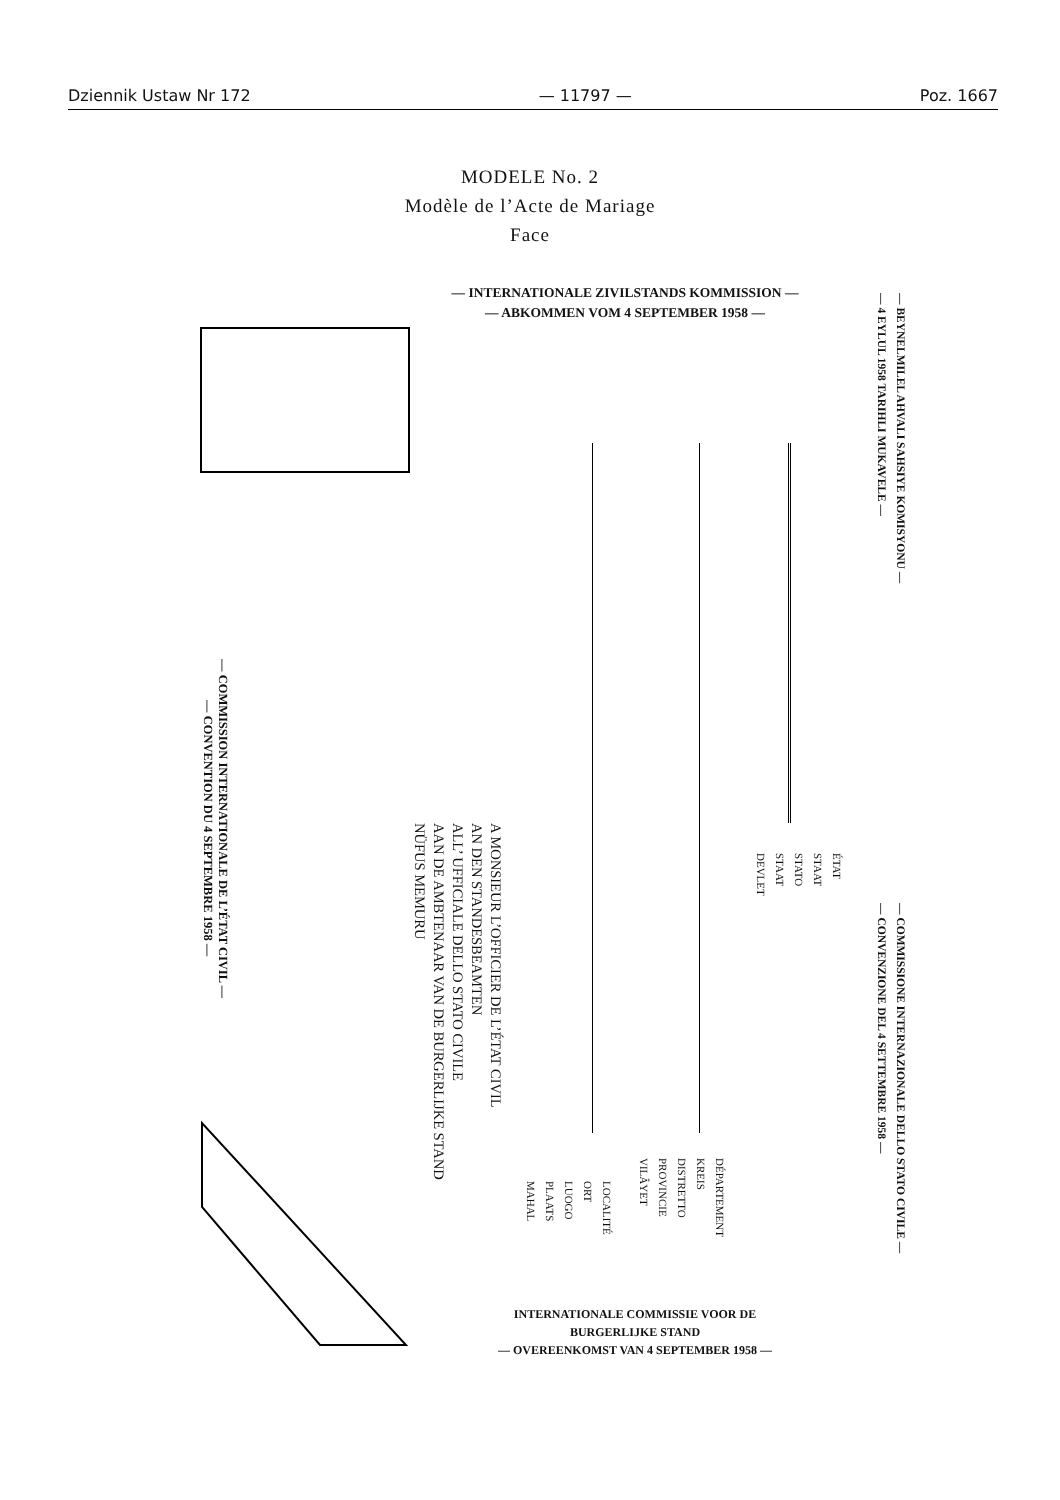Dziennik Ustaw Nr 172 — 11797 — Poz. 1667
MODELE No. 2
Modèle de l’Acte de Mariage
Face
— INTERNATIONALE ZIVILSTANDS KOMMISSION —
— ABKOMMEN VOM 4 SEPTEMBER 1958 —
— COMMISSION INTERNATIONALE DE L’ÉTAT CIVIL —
— CONVENTION DU 4 SEPTEMBRE 1958 —
A MONSIEUR L’OFFICIER DE L’ÉTAT CIVIL
AN DEN STANDESBEAMTEN
ALL’ UFFICIALE DELLO STATO CIVILE
AAN DE AMBTENAAR VAN DE BURGERLIJKE STAND
NÜFUS MEMURU
LOCALITÉ
ORT
LUOGO
PLAATS
MAHAL
DÉPARTEMENT
KREIS
DISTRETTO
PROVINCIE
VILÂYET
ÉTAT
STAAT
STATO
STAAT
DEVLET
— BEYNELMILEL AHVALI SAHSIYE KOMISYONU —
— 4 EYLUL 1958 TARIHLI MUKAVELE —
— COMMISSIONE INTERNAZIONALE DELLO STATO CIVILE —
— CONVENZIONE DEL 4 SETTEMBRE 1958 —
INTERNATIONALE COMMISSIE VOOR DE
BURGERLIJKE STAND
— OVEREENKOMST VAN 4 SEPTEMBER 1958 —